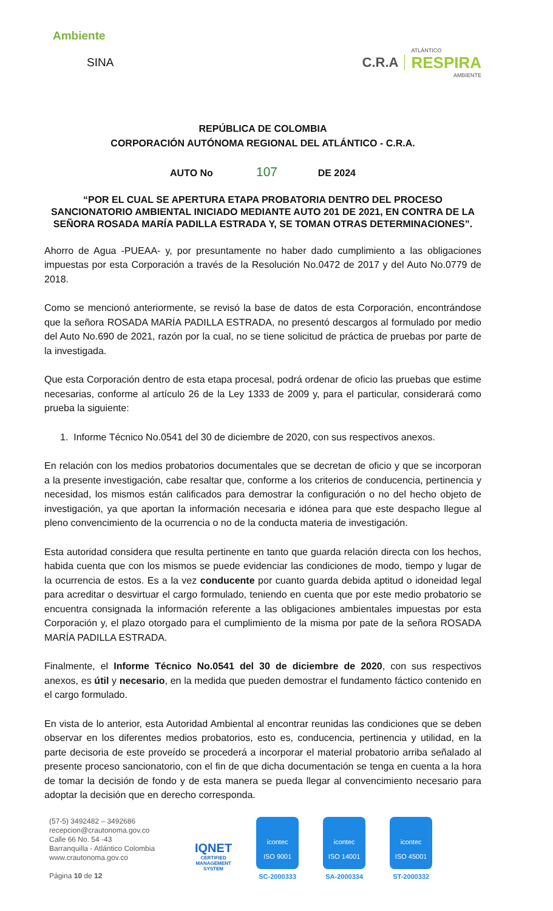Ambiente
SINA
C.R.A
ATLÁNTICO
RESPIRA
AMBIENTE
REPÚBLICA DE COLOMBIA
CORPORACIÓN AUTÓNOMA REGIONAL DEL ATLÁNTICO - C.R.A.
AUTO No 107 DE 2024
“POR EL CUAL SE APERTURA ETAPA PROBATORIA DENTRO DEL PROCESO SANCIONATORIO AMBIENTAL INICIADO MEDIANTE AUTO 201 DE 2021, EN CONTRA DE LA SEÑORA ROSADA MARÍA PADILLA ESTRADA Y, SE TOMAN OTRAS DETERMINACIONES”.
Ahorro de Agua -PUEAA- y, por presuntamente no haber dado cumplimiento a las obligaciones impuestas por esta Corporación a través de la Resolución No.0472 de 2017 y del Auto No.0779 de 2018.
Como se mencionó anteriormente, se revisó la base de datos de esta Corporación, encontrándose que la señora ROSADA MARÍA PADILLA ESTRADA, no presentó descargos al formulado por medio del Auto No.690 de 2021, razón por la cual, no se tiene solicitud de práctica de pruebas por parte de la investigada.
Que esta Corporación dentro de esta etapa procesal, podrá ordenar de oficio las pruebas que estime necesarias, conforme al artículo 26 de la Ley 1333 de 2009 y, para el particular, considerará como prueba la siguiente:
1. Informe Técnico No.0541 del 30 de diciembre de 2020, con sus respectivos anexos.
En relación con los medios probatorios documentales que se decretan de oficio y que se incorporan a la presente investigación, cabe resaltar que, conforme a los criterios de conducencia, pertinencia y necesidad, los mismos están calificados para demostrar la configuración o no del hecho objeto de investigación, ya que aportan la información necesaria e idónea para que este despacho llegue al pleno convencimiento de la ocurrencia o no de la conducta materia de investigación.
Esta autoridad considera que resulta pertinente en tanto que guarda relación directa con los hechos, habida cuenta que con los mismos se puede evidenciar las condiciones de modo, tiempo y lugar de la ocurrencia de estos. Es a la vez conducente por cuanto guarda debida aptitud o idoneidad legal para acreditar o desvirtuar el cargo formulado, teniendo en cuenta que por este medio probatorio se encuentra consignada la información referente a las obligaciones ambientales impuestas por esta Corporación y, el plazo otorgado para el cumplimiento de la misma por pate de la señora ROSADA MARÍA PADILLA ESTRADA.
Finalmente, el Informe Técnico No.0541 del 30 de diciembre de 2020, con sus respectivos anexos, es útil y necesario, en la medida que pueden demostrar el fundamento fáctico contenido en el cargo formulado.
En vista de lo anterior, esta Autoridad Ambiental al encontrar reunidas las condiciones que se deben observar en los diferentes medios probatorios, esto es, conducencia, pertinencia y utilidad, en la parte decisoria de este proveído se procederá a incorporar el material probatorio arriba señalado al presente proceso sancionatorio, con el fin de que dicha documentación se tenga en cuenta a la hora de tomar la decisión de fondo y de esta manera se pueda llegar al convencimiento necesario para adoptar la decisión que en derecho corresponda.
(57-5) 3492482 – 3492686
recepcion@crautonoma.gov.co
Calle 66 No. 54 -43
Barranquilla - Atlántico Colombia
www.crautonoma.gov.co
Página 10 de 12
IQNET
CERTIFIED
MANAGEMENT
SYSTEM
icontec
ISO 9001
SC-2000333
icontec
ISO 14001
SA-2000334
icontec
ISO 45001
ST-2000332